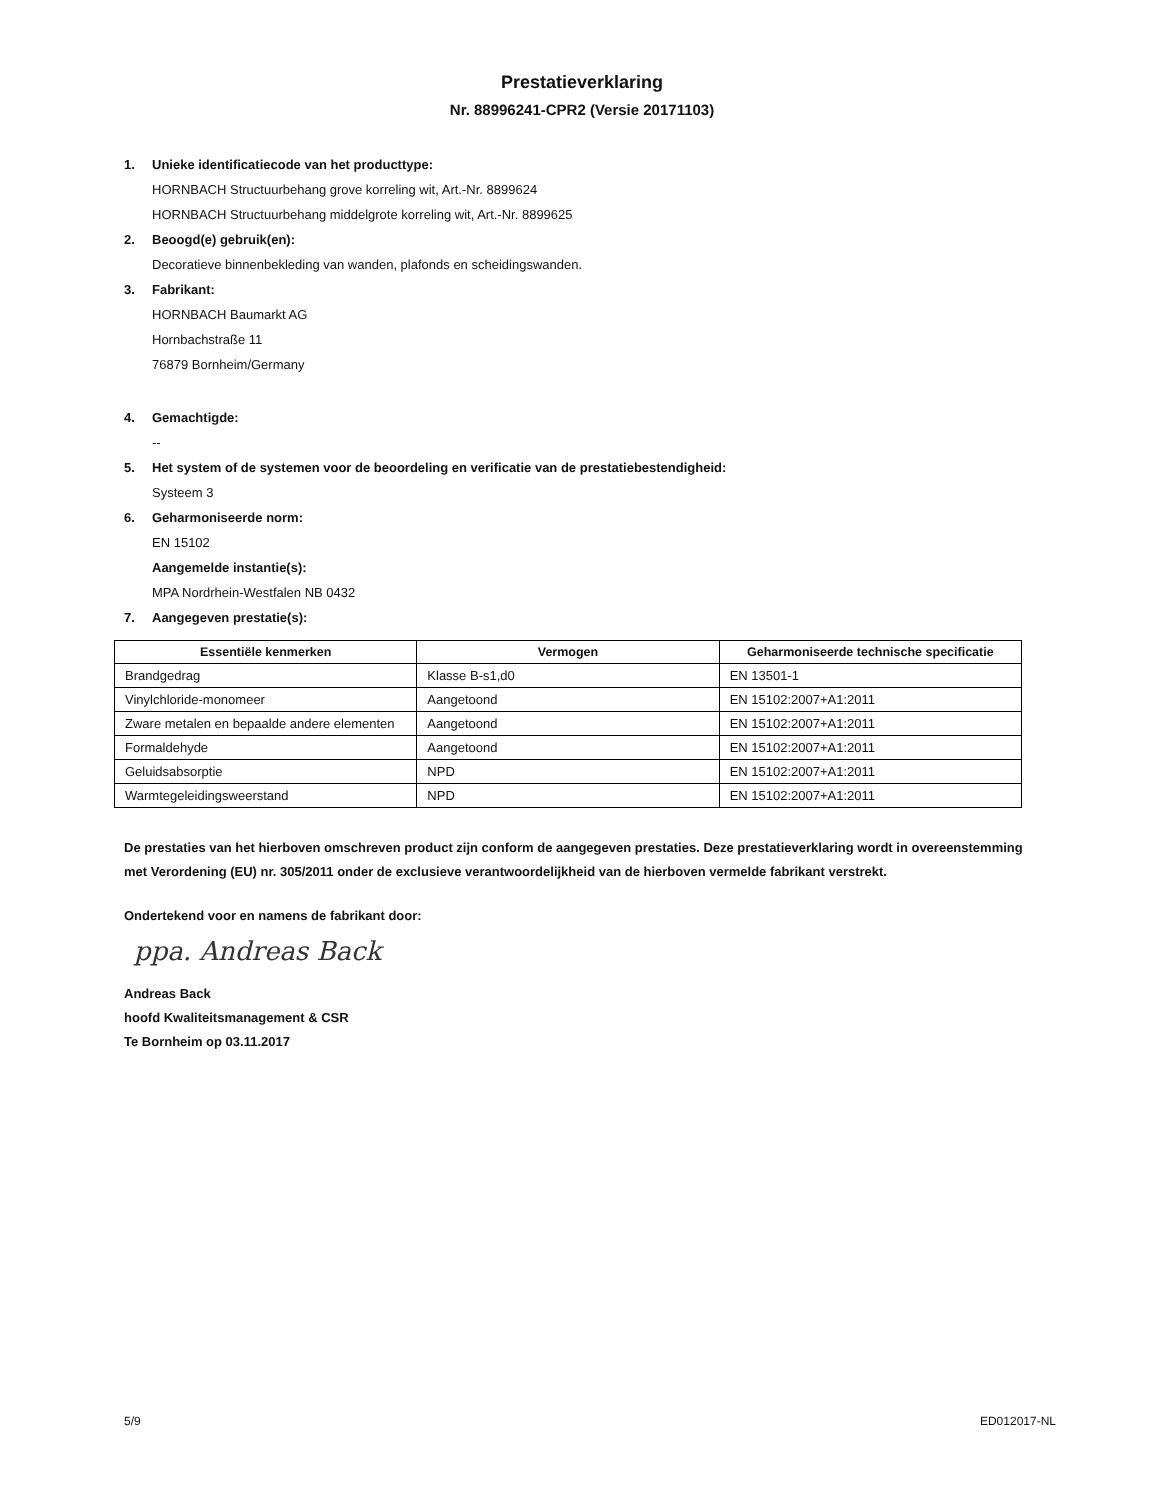Prestatieverklaring
Nr. 88996241-CPR2 (Versie 20171103)
1. Unieke identificatiecode van het producttype:
HORNBACH Structuurbehang grove korreling wit, Art.-Nr. 8899624
HORNBACH Structuurbehang middelgrote korreling wit, Art.-Nr. 8899625
2. Beoogd(e) gebruik(en):
Decoratieve binnenbekleding van wanden, plafonds en scheidingswanden.
3. Fabrikant:
HORNBACH Baumarkt AG
Hornbachstraße 11
76879 Bornheim/Germany
4. Gemachtigde:
--
5. Het system of de systemen voor de beoordeling en verificatie van de prestatiebestendigheid:
Systeem 3
6. Geharmoniseerde norm:
EN 15102
Aangemelde instantie(s):
MPA Nordrhein-Westfalen NB 0432
7. Aangegeven prestatie(s):
| Essentiële kenmerken | Vermogen | Geharmoniseerde technische specificatie |
| --- | --- | --- |
| Brandgedrag | Klasse B-s1,d0 | EN 13501-1 |
| Vinylchloride-monomeer | Aangetoond | EN 15102:2007+A1:2011 |
| Zware metalen en bepaalde andere elementen | Aangetoond | EN 15102:2007+A1:2011 |
| Formaldehyde | Aangetoond | EN 15102:2007+A1:2011 |
| Geluidsabsorptie | NPD | EN 15102:2007+A1:2011 |
| Warmtegeleidingsweerstand | NPD | EN 15102:2007+A1:2011 |
De prestaties van het hierboven omschreven product zijn conform de aangegeven prestaties. Deze prestatieverklaring wordt in overeenstemming met Verordening (EU) nr. 305/2011 onder de exclusieve verantwoordelijkheid van de hierboven vermelde fabrikant verstrekt.
Ondertekend voor en namens de fabrikant door:
ppa. Andreas Back
Andreas Back
hoofd Kwaliteitsmanagement & CSR
Te Bornheim op 03.11.2017
5/9 ED012017-NL